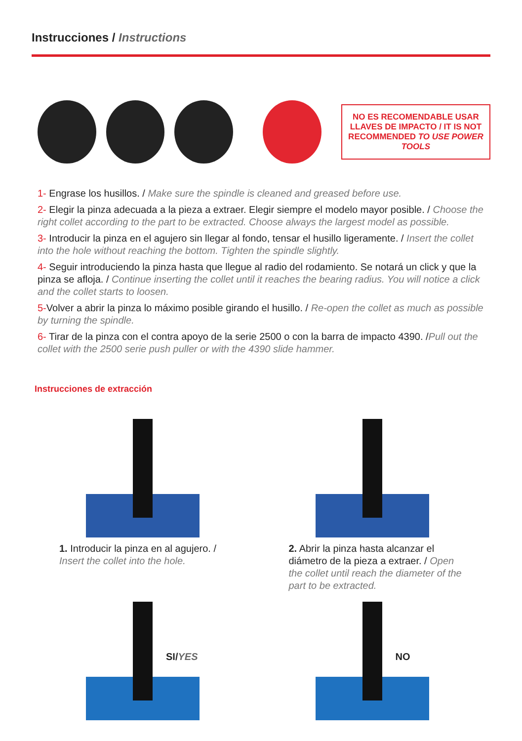Instrucciones / Instructions
NO ES RECOMENDABLE USAR LLAVES DE IMPACTO / IT IS NOT RECOMMENDED TO USE POWER TOOLS
1- Engrase los husillos. / Make sure the spindle is cleaned and greased before use.
2- Elegir la pinza adecuada a la pieza a extraer. Elegir siempre el modelo mayor posible. / Choose the right collet according to the part to be extracted. Choose always the largest model as possible.
3- Introducir la pinza en el agujero sin llegar al fondo, tensar el husillo ligeramente. / Insert the collet into the hole without reaching the bottom. Tighten the spindle slightly.
4- Seguir introduciendo la pinza hasta que llegue al radio del rodamiento. Se notará un click y que la pinza se afloja. / Continue inserting the collet until it reaches the bearing radius. You will notice a click and the collet starts to loosen.
5-Volver a abrir la pinza lo máximo posible girando el husillo. / Re-open the collet as much as possible by turning the spindle.
6- Tirar de la pinza con el contra apoyo de la serie 2500 o con la barra de impacto 4390. /Pull out the collet with the 2500 serie push puller or with the 4390 slide hammer.
Instrucciones de extracción
1. Introducir la pinza en al agujero. / Insert the collet into the hole.
2. Abrir la pinza hasta alcanzar el diámetro de la pieza a extraer. / Open the collet until reach the diameter of the part to be extracted.
SI/YES
NO